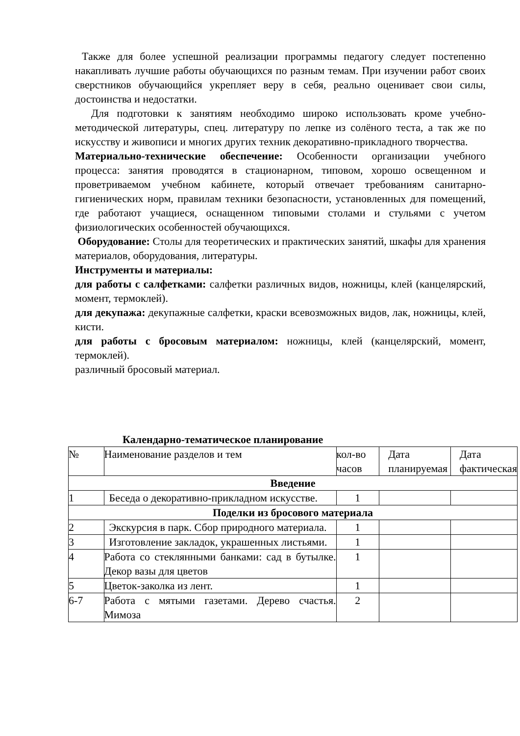Также для более успешной реализации программы педагогу следует постепенно накапливать лучшие работы обучающихся по разным темам. При изучении работ своих сверстников обучающийся укрепляет веру в себя, реально оценивает свои силы, достоинства и недостатки.
Для подготовки к занятиям необходимо широко использовать кроме учебно-методической литературы, спец. литературу по лепке из солёного теста, а так же по искусству и живописи и многих других техник декоративно-прикладного творчества.
Материально-технические обеспечение: Особенности организации учебного процесса: занятия проводятся в стационарном, типовом, хорошо освещенном и проветриваемом учебном кабинете, который отвечает требованиям санитарно-гигиенических норм, правилам техники безопасности, установленных для помещений, где работают учащиеся, оснащенном типовыми столами и стульями с учетом физиологических особенностей обучающихся.
Оборудование: Столы для теоретических и практических занятий, шкафы для хранения материалов, оборудования, литературы.
Инструменты и материалы:
для работы с салфетками: салфетки различных видов, ножницы, клей (канцелярский, момент, термоклей).
для декупажа: декупажные салфетки, краски всевозможных видов, лак, ножницы, клей, кисти.
для работы с бросовым материалом: ножницы, клей (канцелярский, момент, термоклей).
различный бросовый материал.
Календарно-тематическое планирование
| № | Наименование разделов и тем | кол-во часов | Дата планируемая | Дата фактическая |
| --- | --- | --- | --- | --- |
| Введение | | | | |
| 1 | Беседа о декоративно-прикладном искусстве. | 1 | | |
| Поделки из бросового материала | | | | |
| 2 | Экскурсия в парк. Сбор природного материала. | 1 | | |
| 3 | Изготовление закладок, украшенных листьями. | 1 | | |
| 4 | Работа со стеклянными банками: сад в бутылке. Декор вазы для цветов | 1 | | |
| 5 | Цветок-заколка из лент. | 1 | | |
| 6-7 | Работа с мятыми газетами. Дерево счастья. Мимоза | 2 | | |